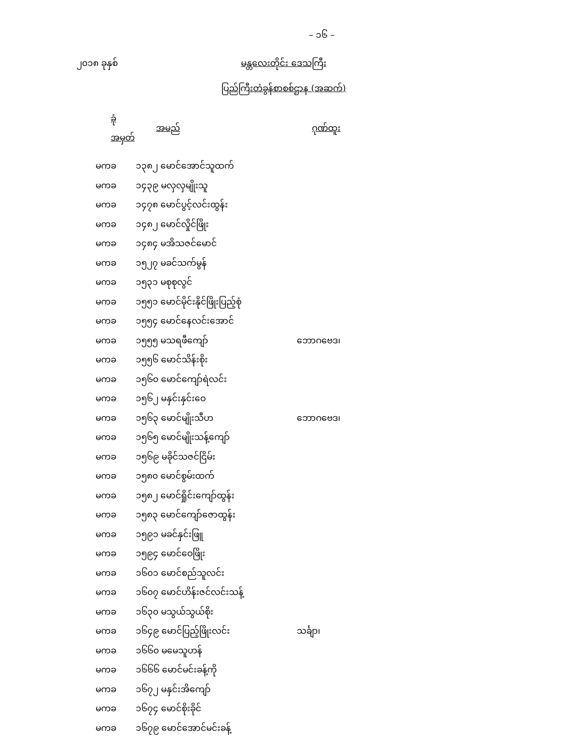– ၁၆ –
၂၀၁၈ ခုနှစ် မန္တလေးတိုင်း ဒေသကြီး
ပြည်ကြီးတံခွန်စာစစ်ဌာန (အဆက်)
| ခုံအမှတ် | အမည် | ဂုဏ်ထူး |
| --- | --- | --- |
| မကခ | ၁၃၈၂ မောင်အောင်သူထက် | |
| မကခ | ၁၄၃၉ မလှလှမျိုးသူ | |
| မကခ | ၁၄၇၈ မောင်ပွင့်လင်းထွန်း | |
| မကခ | ၁၄၈၂ မောင်လှိုင်ဖြိုး | |
| မကခ | ၁၄၈၄ မအိသဇင်မောင် | |
| မကခ | ၁၅၂၇ မခင်သက်မွန် | |
| မကခ | ၁၅၃၁ မစုစုလွင် | |
| မကခ | ၁၅၅၁ မောင်မိုင်းနိုင်ဖြိုးပြည့်စုံ | |
| မကခ | ၁၅၅၄ မောင်နေလင်းအောင် | |
| မကခ | ၁၅၅၅ မသရဖီကျော် | ဘောဂဗေဒ၊ |
| မကခ | ၁၅၅၆ မောင်သိန်းစိုး | |
| မကခ | ၁၅၆၀ မောင်ကျော်ရဲလင်း | |
| မကခ | ၁၅၆၂ မနှင်းနှင်းဝေ | |
| မကခ | ၁၅၆၃ မောင်မျိုးသီဟ | ဘောဂဗေဒ၊ |
| မကခ | ၁၅၆၅ မောင်မျိုးသန့်ကျော် | |
| မကခ | ၁၅၆၉ မခိုင်သဇင်ငြိမ်း | |
| မကခ | ၁၅၈၀ မောင်စွမ်းထက် | |
| မကခ | ၁၅၈၂ မောင်ရှိုင်းကျော်ထွန်း | |
| မကခ | ၁၅၈၃ မောင်ကျော်ဇောထွန်း | |
| မကခ | ၁၅၉၁ မခင်နှင်းဖြူ | |
| မကခ | ၁၅၉၄ မောင်ဝေဖြိုး | |
| မကခ | ၁၆၀၁ မောင်စည်သူလင်း | |
| မကခ | ၁၆၀၇ မောင်ဟိန်းဇင်လင်းသန့် | |
| မကခ | ၁၆၃၀ မသွယ်သွယ်စိုး | |
| မကခ | ၁၆၄၉ မောင်ပြည့်ဖြိုးလင်း | သင်္ချာ၊ |
| မကခ | ၁၆၆၀ မမေသူဟန် | |
| မကခ | ၁၆၆၆ မောင်မင်းခန့်ကို | |
| မကခ | ၁၆၇၂ မနှင်းအိကျော် | |
| မကခ | ၁၆၇၄ မောင်စိုးခိုင် | |
| မကခ | ၁၆၇၉ မောင်အောင်မင်းခန့် | |